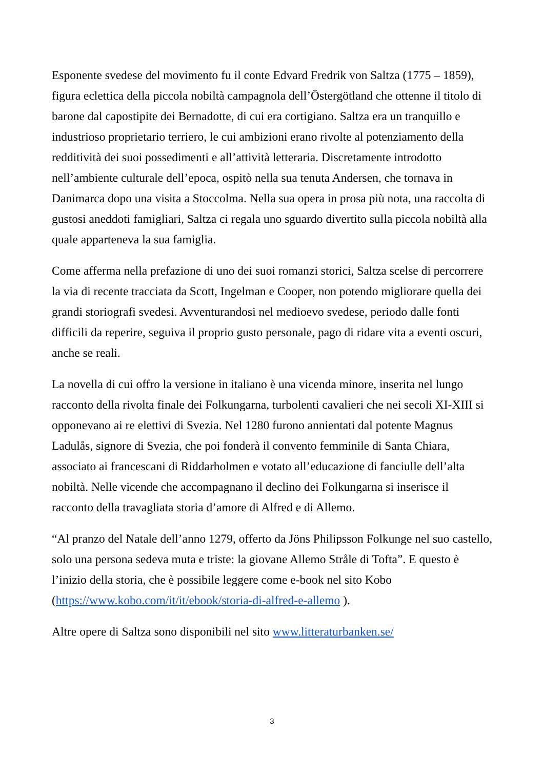Esponente svedese del movimento fu il conte Edvard Fredrik von Saltza (1775 – 1859), figura eclettica della piccola nobiltà campagnola dell’Östergötland che ottenne il titolo di barone dal capostipite dei Bernadotte, di cui era cortigiano. Saltza era un tranquillo e industrioso proprietario terriero, le cui ambizioni erano rivolte al potenziamento della redditività dei suoi possedimenti e all’attività letteraria. Discretamente introdotto nell’ambiente culturale dell’epoca, ospitò nella sua tenuta Andersen, che tornava in Danimarca dopo una visita a Stoccolma. Nella sua opera in prosa più nota, una raccolta di gustosi aneddoti famigliari, Saltza ci regala uno sguardo divertito sulla piccola nobiltà alla quale apparteneva la sua famiglia.
Come afferma nella prefazione di uno dei suoi romanzi storici, Saltza scelse di percorrere la via di recente tracciata da Scott, Ingelman e Cooper, non potendo migliorare quella dei grandi storiografi svedesi. Avventurandosi nel medioevo svedese, periodo dalle fonti difficili da reperire, seguiva il proprio gusto personale, pago di ridare vita a eventi oscuri, anche se reali.
La novella di cui offro la versione in italiano è una vicenda minore, inserita nel lungo racconto della rivolta finale dei Folkungarna, turbolenti cavalieri che nei secoli XI-XIII si opponevano ai re elettivi di Svezia. Nel 1280 furono annientati dal potente Magnus Ladulås, signore di Svezia, che poi fonderà il convento femminile di Santa Chiara, associato ai francescani di Riddarholmen e votato all’educazione di fanciulle dell’alta nobiltà. Nelle vicende che accompagnano il declino dei Folkungarna si inserisce il racconto della travagliata storia d’amore di Alfred e di Allemo.
“Al pranzo del Natale dell’anno 1279, offerto da Jöns Philipsson Folkunge nel suo castello, solo una persona sedeva muta e triste: la giovane Allemo Stråle di Tofta”. E questo è l’inizio della storia, che è possibile leggere come e-book nel sito Kobo (https://www.kobo.com/it/it/ebook/storia-di-alfred-e-allemo ).
Altre opere di Saltza sono disponibili nel sito www.litteraturbanken.se/
3